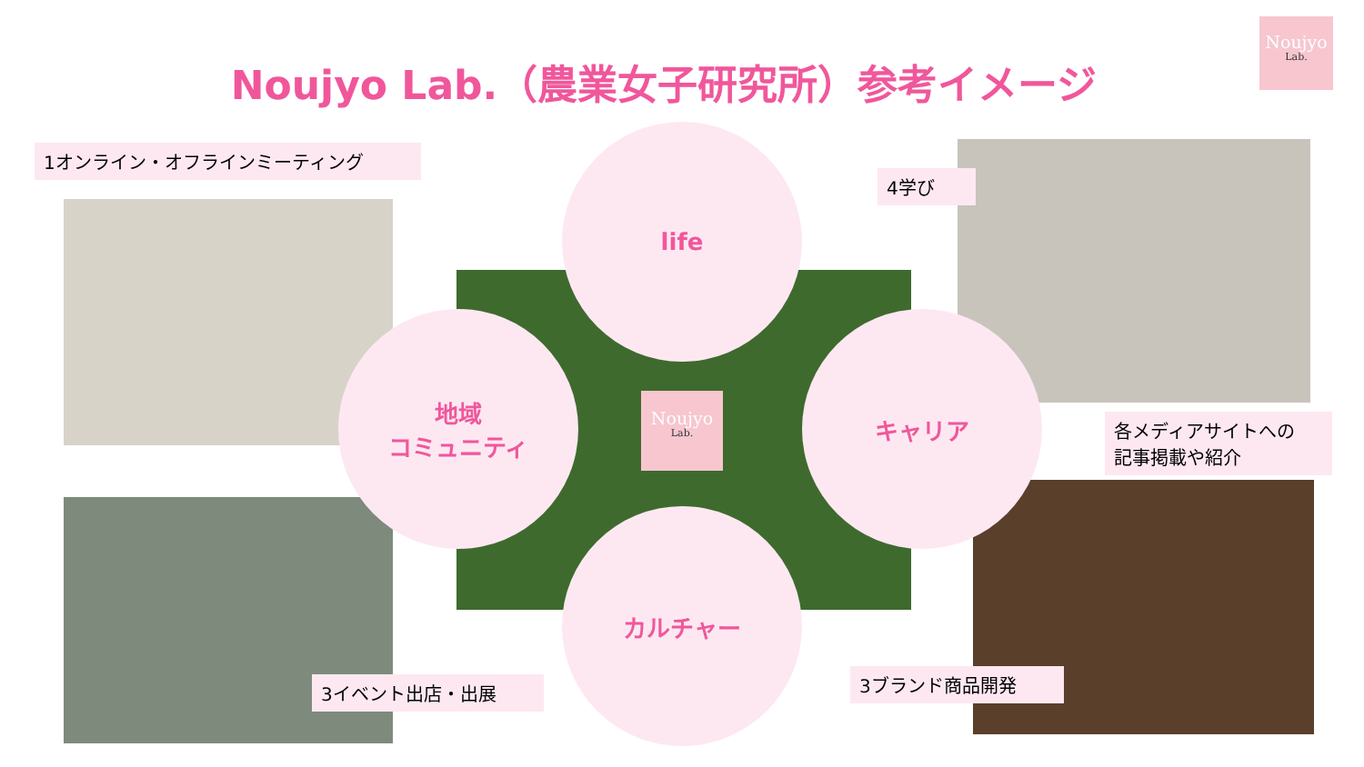Noujyo Lab.（農業女子研究所）参考イメージ
Noujyo
Lab.
1オンライン・オフラインミーティング
4学び
各メディアサイトへの
記事掲載や紹介
3イベント出店・出展 3ブランド商品開発
life
地域
コミュニティ
キャリア
カルチャー
Noujyo
Lab.